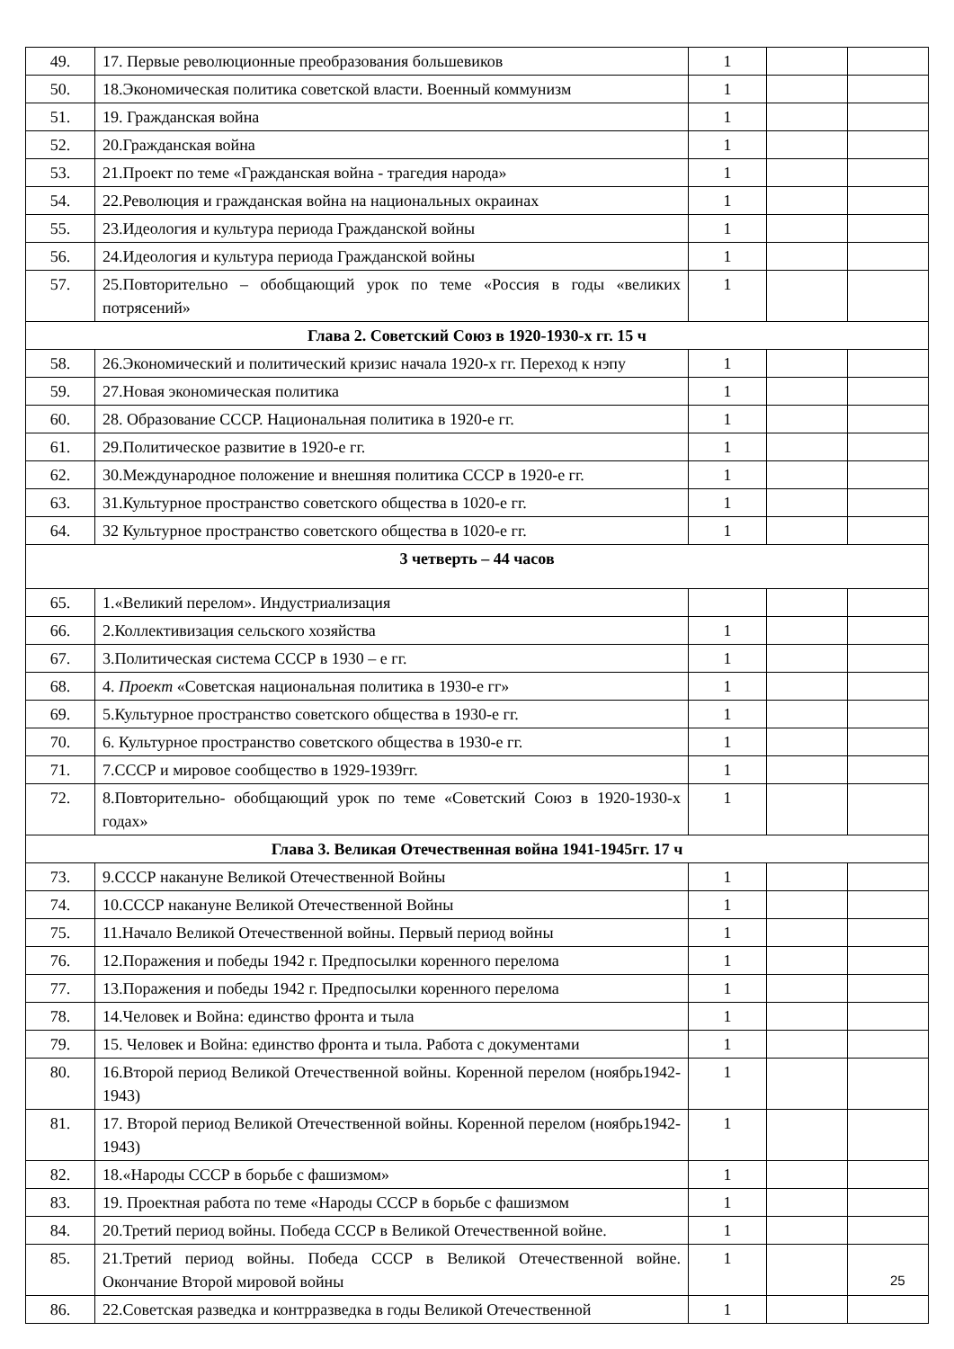| 49. | 17. Первые революционные преобразования большевиков | 1 | | |
| 50. | 18.Экономическая политика советской власти. Военный коммунизм | 1 | | |
| 51. | 19. Гражданская война | 1 | | |
| 52. | 20.Гражданская война | 1 | | |
| 53. | 21.Проект по теме «Гражданская война - трагедия народа» | 1 | | |
| 54. | 22.Революция и гражданская война на национальных окраинах | 1 | | |
| 55. | 23.Идеология и культура периода Гражданской войны | 1 | | |
| 56. | 24.Идеология и культура периода Гражданской войны | 1 | | |
| 57. | 25.Повторительно – обобщающий урок по теме «Россия в годы «великих потрясений» | 1 | | |
| Глава 2. Советский Союз в 1920-1930-х гг. 15 ч | | | | |
| 58. | 26.Экономический и политический кризис начала 1920-х гг. Переход к нэпу | 1 | | |
| 59. | 27.Новая экономическая политика | 1 | | |
| 60. | 28. Образование СССР. Национальная политика в 1920-е гг. | 1 | | |
| 61. | 29.Политическое развитие в 1920-е гг. | 1 | | |
| 62. | 30.Международное положение и внешняя политика СССР в 1920-е гг. | 1 | | |
| 63. | 31.Культурное пространство советского общества в 1020-е гг. | 1 | | |
| 64. | 32 Культурное пространство советского общества в 1020-е гг. | 1 | | |
| 3 четверть – 44 часов | | | | |
| 65. | 1.«Великий перелом». Индустриализация | | | |
| 66. | 2.Коллективизация сельского хозяйства | 1 | | |
| 67. | 3.Политическая система СССР в 1930 – е гг. | 1 | | |
| 68. | 4. Проект «Советская национальная политика в 1930-е гг» | 1 | | |
| 69. | 5.Культурное пространство советского общества в 1930-е гг. | 1 | | |
| 70. | 6. Культурное пространство советского общества в 1930-е гг. | 1 | | |
| 71. | 7.СССР и мировое сообщество в 1929-1939гг. | 1 | | |
| 72. | 8.Повторительно- обобщающий урок по теме «Советский Союз в 1920-1930-х годах» | 1 | | |
| Глава 3. Великая Отечественная война 1941-1945гг. 17 ч | | | | |
| 73. | 9.СССР накануне Великой Отечественной Войны | 1 | | |
| 74. | 10.СССР накануне Великой Отечественной Войны | 1 | | |
| 75. | 11.Начало Великой Отечественной войны. Первый период войны | 1 | | |
| 76. | 12.Поражения и победы 1942 г. Предпосылки коренного перелома | 1 | | |
| 77. | 13.Поражения и победы 1942 г. Предпосылки коренного перелома | 1 | | |
| 78. | 14.Человек и Война: единство фронта и тыла | 1 | | |
| 79. | 15. Человек и Война: единство фронта и тыла. Работа с документами | 1 | | |
| 80. | 16.Второй период Великой Отечественной войны. Коренной перелом (ноябрь1942-1943) | 1 | | |
| 81. | 17. Второй период Великой Отечественной войны. Коренной перелом (ноябрь1942-1943) | 1 | | |
| 82. | 18.«Народы СССР в борьбе с фашизмом» | 1 | | |
| 83. | 19. Проектная работа по теме «Народы СССР в борьбе с фашизмом | 1 | | |
| 84. | 20.Третий период войны. Победа СССР в Великой Отечественной войне. | 1 | | |
| 85. | 21.Третий период войны. Победа СССР в Великой Отечественной войне. Окончание Второй мировой войны | 1 | | |
| 86. | 22.Советская разведка и контрразведка в годы Великой Отечественной | 1 | | |
25